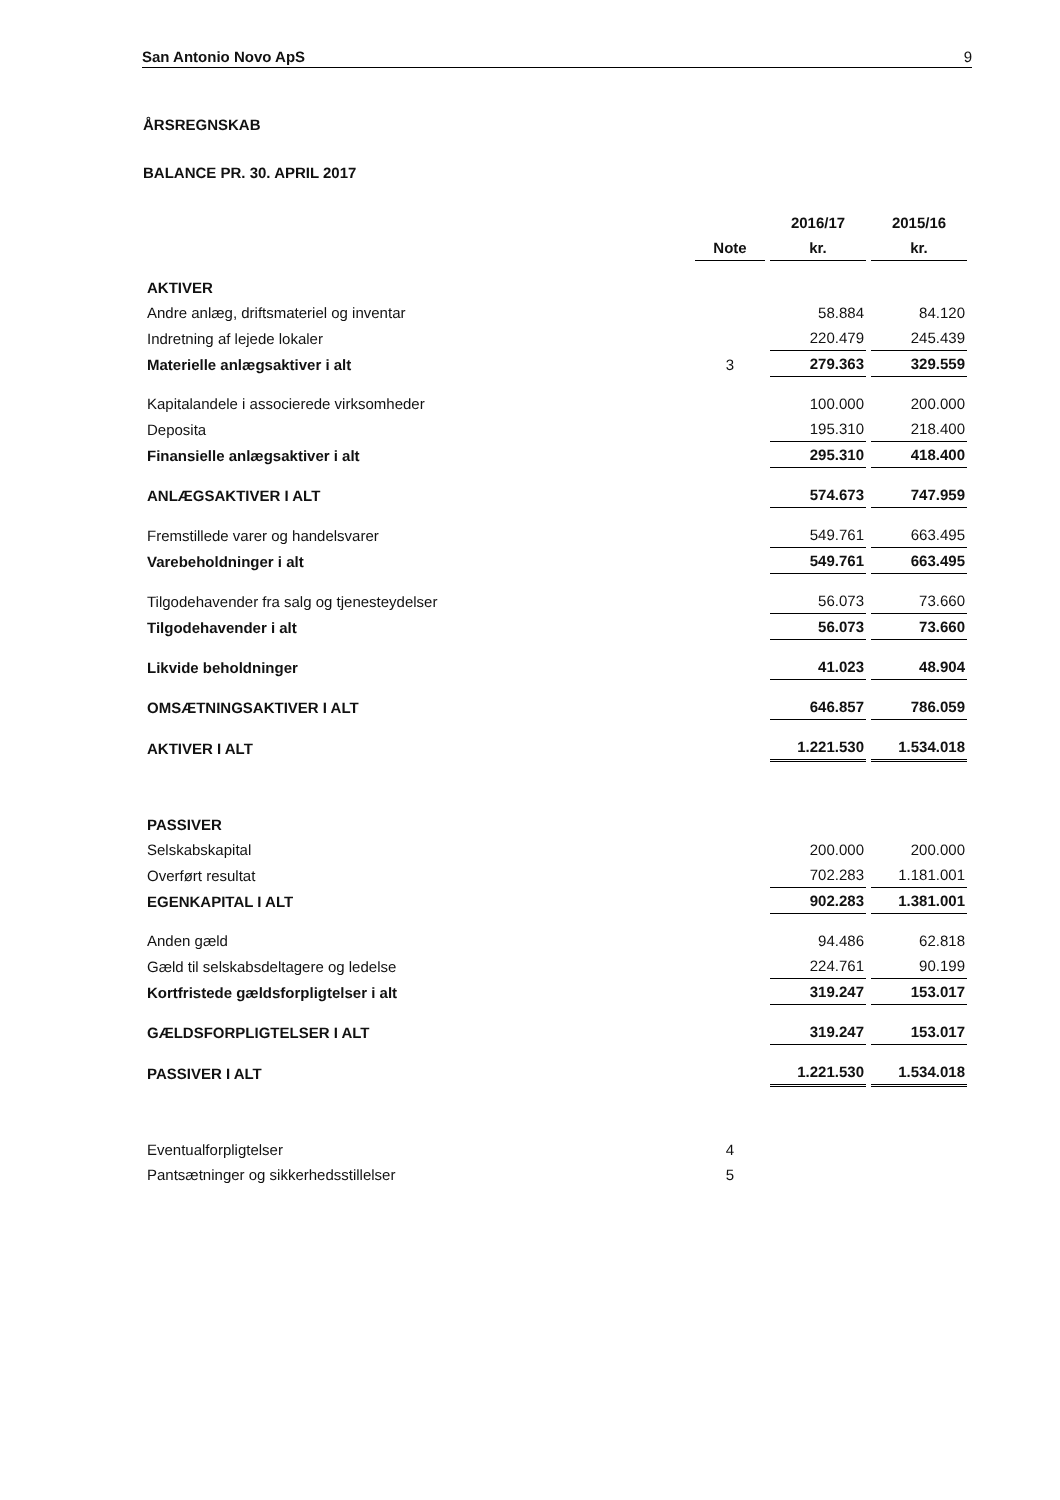San Antonio Novo ApS 9
ÅRSREGNSKAB
BALANCE PR. 30. APRIL 2017
| | | 2016/17 | 2015/16 |
| --- | --- | --- | --- |
| | Note | kr. | kr. |
| AKTIVER | | | |
| Andre anlæg, driftsmateriel og inventar | | 58.884 | 84.120 |
| Indretning af lejede lokaler | | 220.479 | 245.439 |
| Materielle anlægsaktiver i alt | 3 | 279.363 | 329.559 |
| Kapitalandele i associerede virksomheder | | 100.000 | 200.000 |
| Deposita | | 195.310 | 218.400 |
| Finansielle anlægsaktiver i alt | | 295.310 | 418.400 |
| ANLÆGSAKTIVER I ALT | | 574.673 | 747.959 |
| Fremstillede varer og handelsvarer | | 549.761 | 663.495 |
| Varebeholdninger i alt | | 549.761 | 663.495 |
| Tilgodehavender fra salg og tjenesteydelser | | 56.073 | 73.660 |
| Tilgodehavender i alt | | 56.073 | 73.660 |
| Likvide beholdninger | | 41.023 | 48.904 |
| OMSÆTNINGSAKTIVER I ALT | | 646.857 | 786.059 |
| AKTIVER I ALT | | 1.221.530 | 1.534.018 |
| PASSIVER | | | |
| Selskabskapital | | 200.000 | 200.000 |
| Overført resultat | | 702.283 | 1.181.001 |
| EGENKAPITAL I ALT | | 902.283 | 1.381.001 |
| Anden gæld | | 94.486 | 62.818 |
| Gæld til selskabsdeltagere og ledelse | | 224.761 | 90.199 |
| Kortfristede gældsforpligtelser i alt | | 319.247 | 153.017 |
| GÆLDSFORPLIGTELSER I ALT | | 319.247 | 153.017 |
| PASSIVER I ALT | | 1.221.530 | 1.534.018 |
| Eventualforpligtelser | 4 | | |
| Pantsætninger og sikkerhedsstillelser | 5 | | |